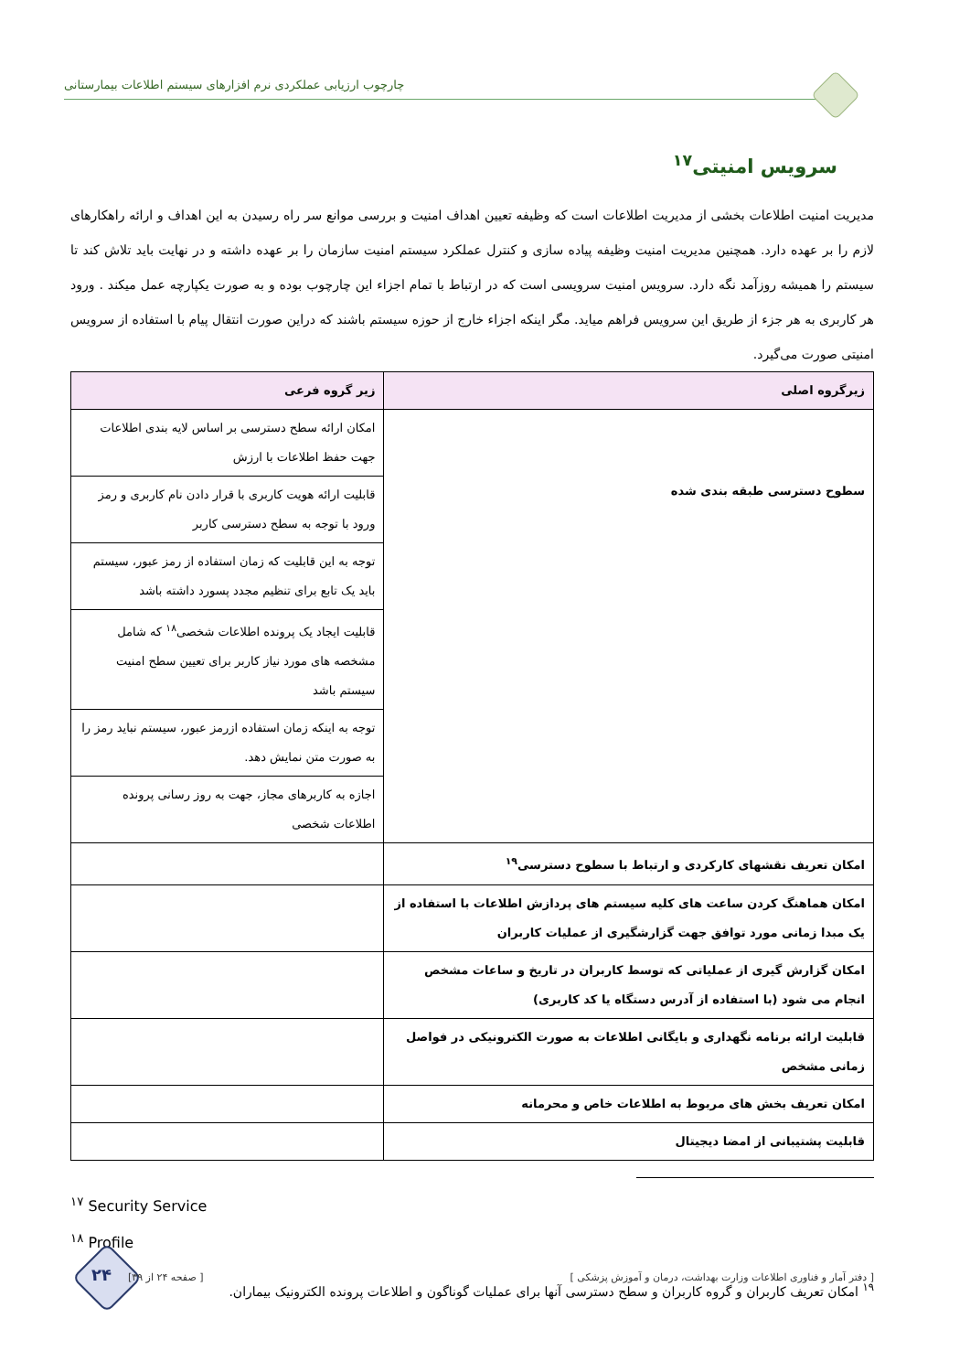چارچوب ارزیابی عملکردی نرم افزارهای سیستم اطلاعات بیمارستانی
سرویس امنیتی<sup>۱۷</sup>
مدیریت امنیت اطلاعات بخشی از مدیریت اطلاعات است که وظیفه تعیین اهداف امنیت و بررسی موانع سر راه رسیدن به این اهداف و ارائه راهکارهای لازم را بر عهده دارد. همچنین مدیریت امنیت وظیفه پیاده سازی و کنترل عملکرد سیستم امنیت سازمان را بر عهده داشته و در نهایت باید تلاش کند تا سیستم را همیشه روزآمد نگه دارد. سرویس امنیت سرویسی است که در ارتباط با تمام اجزاء این چارچوب بوده و به صورت یکپارچه عمل میکند . ورود هر کاربری به هر جزء از طریق این سرویس فراهم میاید. مگر اینکه اجزاء خارج از حوزه سیستم باشند که دراین صورت انتقال پیام با استفاده از سرویس امنیتی صورت می‌گیرد.
| زیرگروه اصلی | زیر گروه فرعی |
| --- | --- |
| سطوح دسترسی طبقه بندی شده | امکان ارائه سطح دسترسی بر اساس لایه بندی اطلاعات جهت حفظ اطلاعات با ارزش |
| | قابلیت ارائه هویت کاربری با قرار دادن نام کاربری و رمز ورود با توجه به سطح دسترسی کاربر |
| | توجه به این قابلیت که زمان استفاده از رمز عبور، سیستم باید یک تابع برای تنظیم مجدد پسورد داشته باشد |
| | قابلیت ایجاد یک پرونده اطلاعات شخصی<sup>۱۸</sup> که شامل مشخصه های مورد نیاز کاربر برای تعیین سطح امنیت سیستم باشد |
| | توجه به اینکه زمان استفاده ازرمز عبور، سیستم نباید رمز را به صورت متن نمایش دهد. |
| | اجازه به کاربرهای مجاز، جهت به روز رسانی پرونده اطلاعات شخصی |
| امکان تعریف نقشهای کارکردی و ارتباط با سطوح دسترسی<sup>۱۹</sup> | |
| امکان هماهنگ کردن ساعت های کلیه سیستم های پردازش اطلاعات با استفاده از یک مبدا زمانی مورد توافق جهت گزارشگیری از عملیات کاربران | |
| امکان گزارش گیری از عملیاتی که توسط کاربران در تاریخ و ساعات مشخص انجام می شود (با استفاده از آدرس دستگاه یا کد کاربری) | |
| قابلیت ارائه برنامه نگهداری و بایگانی اطلاعات به صورت الکترونیکی در فواصل زمانی مشخص | |
| امکان تعریف بخش های مربوط به اطلاعات خاص و محرمانه | |
| قابلیت پشتیبانی از امضا دیجیتال | |
<sup>۱۷</sup> Security Service
<sup>۱۸</sup> Profile
<sup>۱۹</sup> امکان تعریف کاربران و گروه کاربران و سطح دسترسی آنها برای عملیات گوناگون و اطلاعات پرونده الکترونیک بیماران.
۲۴
[ دفتر آمار و فناوری اطلاعات وزارت بهداشت، درمان و آموزش پزشکی ] [ صفحه ۲۴ از ۳۹]